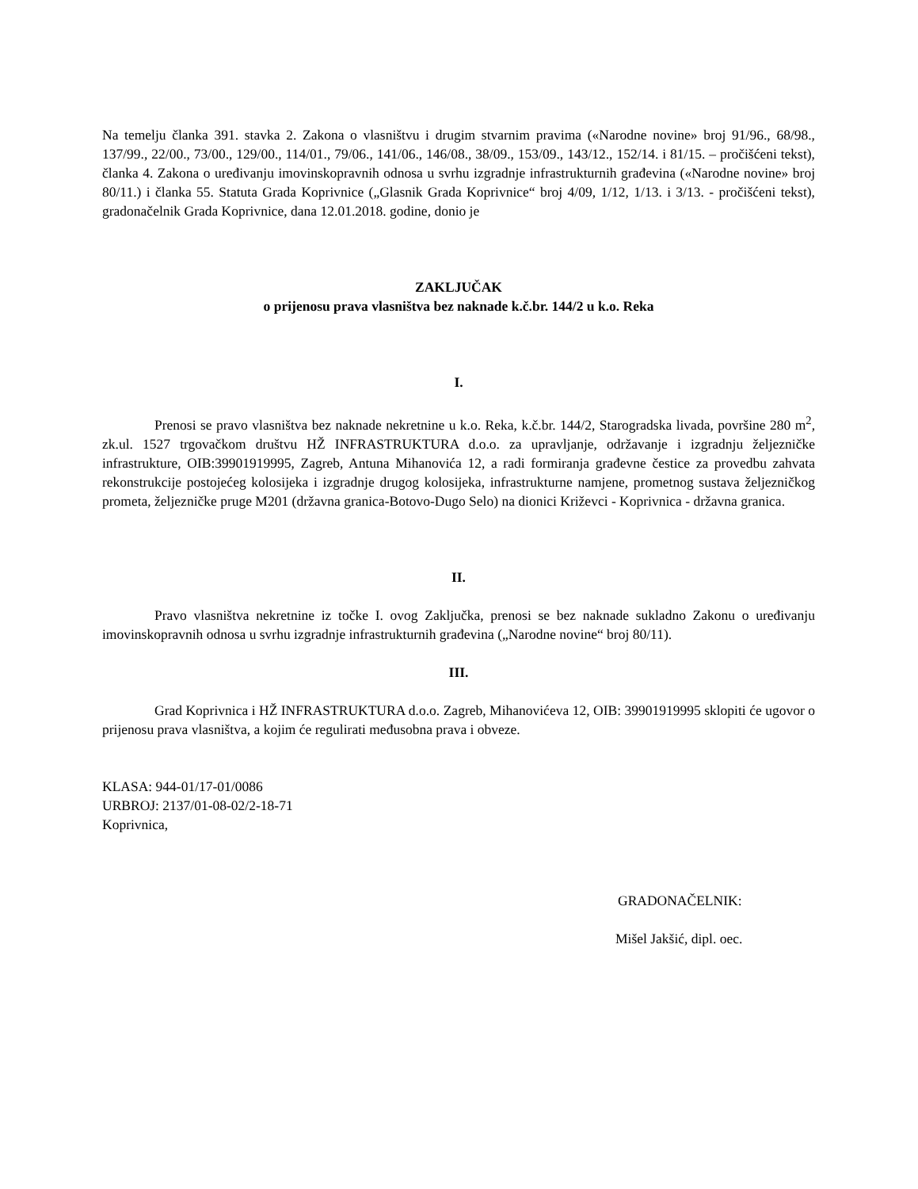Na temelju članka 391. stavka 2. Zakona o vlasništvu i drugim stvarnim pravima («Narodne novine» broj 91/96., 68/98., 137/99., 22/00., 73/00., 129/00., 114/01., 79/06., 141/06., 146/08., 38/09., 153/09., 143/12., 152/14. i 81/15. – pročišćeni tekst), članka 4. Zakona o uređivanju imovinskopravnih odnosa u svrhu izgradnje infrastrukturnih građevina («Narodne novine» broj 80/11.) i članka 55. Statuta Grada Koprivnice („Glasnik Grada Koprivnice“ broj 4/09, 1/12, 1/13. i 3/13. - pročišćeni tekst), gradonačelnik Grada Koprivnice, dana 12.01.2018. godine, donio je
ZAKLJUČAK
o prijenosu prava vlasništva bez naknade k.č.br. 144/2 u k.o. Reka
I.
Prenosi se pravo vlasništva bez naknade nekretnine u k.o. Reka, k.č.br. 144/2, Starogradska livada, površine 280 m<sup>2</sup>, zk.ul. 1527 trgovačkom društvu HŽ INFRASTRUKTURA d.o.o. za upravljanje, održavanje i izgradnju željezničke infrastrukture, OIB:39901919995, Zagreb, Antuna Mihanovića 12, a radi formiranja građevne čestice za provedbu zahvata rekonstrukcije postojećeg kolosijeka i izgradnje drugog kolosijeka, infrastrukturne namjene, prometnog sustava željezničkog prometa, željezničke pruge M201 (državna granica-Botovo-Dugo Selo) na dionici Križevci - Koprivnica - državna granica.
II.
Pravo vlasništva nekretnine iz točke I. ovog Zaključka, prenosi se bez naknade sukladno Zakonu o uređivanju imovinskopravnih odnosa u svrhu izgradnje infrastrukturnih građevina („Narodne novine“ broj 80/11).
III.
Grad Koprivnica i HŽ INFRASTRUKTURA d.o.o. Zagreb, Mihanovićeva 12, OIB: 39901919995 sklopiti će ugovor o prijenosu prava vlasništva, a kojim će regulirati međusobna prava i obveze.
KLASA: 944-01/17-01/0086
URBROJ: 2137/01-08-02/2-18-71
Koprivnica,
GRADONAČELNIK:
Mišel Jakšić, dipl. oec.